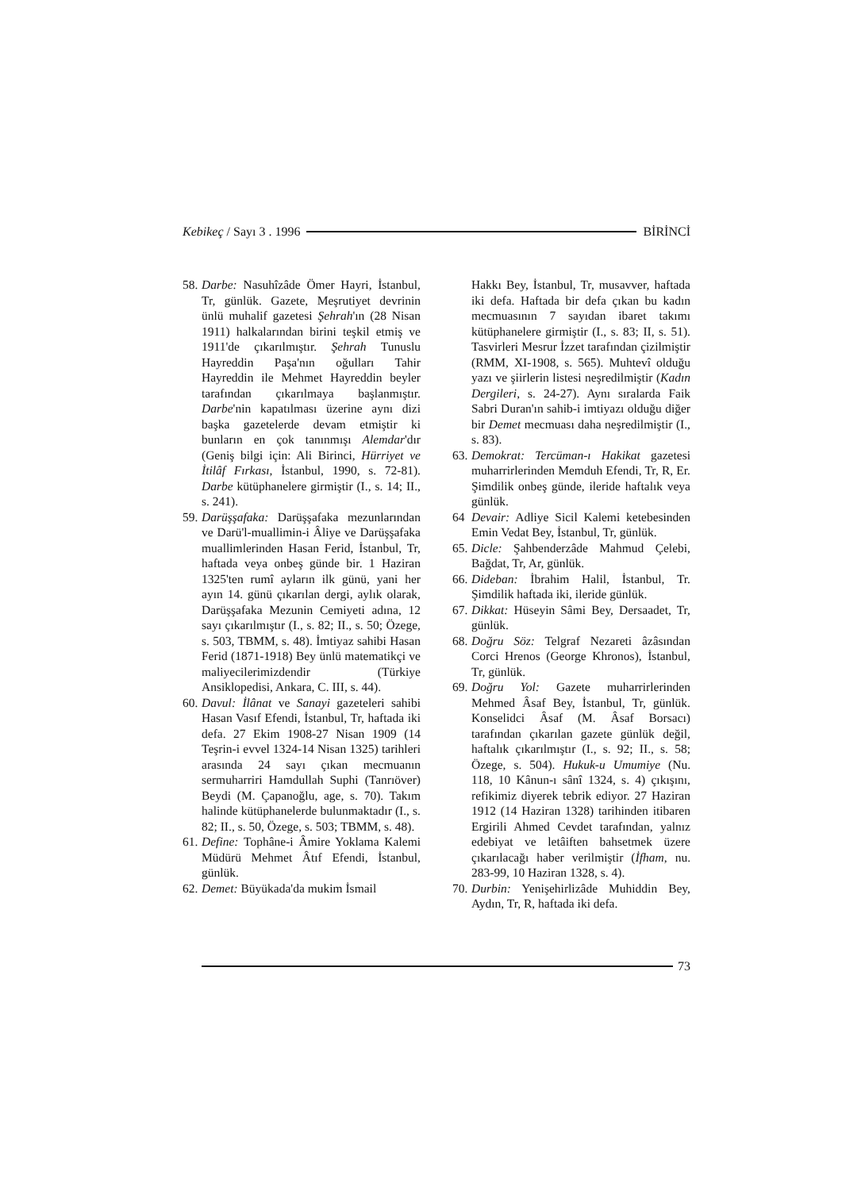Kebikeç / Sayı 3 . 1996 BİRİNCİ
58.
Darbe: Nasuhîzâde Ömer Hayri, İstanbul, Tr, günlük. Gazete, Meşrutiyet devrinin ünlü muhalif gazetesi Şehrah'ın (28 Nisan 1911) halkalarından birini teşkil etmiş ve 1911'de çıkarılmıştır. Şehrah Tunuslu Hayreddin Paşa'nın oğulları Tahir Hayreddin ile Mehmet Hayreddin beyler tarafından çıkarılmaya başlanmıştır. Darbe'nin kapatılması üzerine aynı dizi başka gazetelerde devam etmiştir ki bunların en çok tanınmışı Alemdar'dır (Geniş bilgi için: Ali Birinci, Hürriyet ve İtilâf Fırkası, İstanbul, 1990, s. 72-81). Darbe kütüphanelere girmiştir (I., s. 14; II., s. 241).
59.
Darüşşafaka: Darüşşafaka mezunlarından ve Darü'l-muallimin-i Âliye ve Darüşşafaka muallimlerinden Hasan Ferid, İstanbul, Tr, haftada veya onbeş günde bir. 1 Haziran 1325'ten rumî ayların ilk günü, yani her ayın 14. günü çıkarılan dergi, aylık olarak, Darüşşafaka Mezunin Cemiyeti adına, 12 sayı çıkarılmıştır (I., s. 82; II., s. 50; Özege, s. 503, TBMM, s. 48). İmtiyaz sahibi Hasan Ferid (1871-1918) Bey ünlü matematikçi ve maliyecilerimizdendir (Türkiye Ansiklopedisi, Ankara, C. III, s. 44).
60.
Davul: İlânat ve Sanayi gazeteleri sahibi Hasan Vasıf Efendi, İstanbul, Tr, haftada iki defa. 27 Ekim 1908-27 Nisan 1909 (14 Teşrin-i evvel 1324-14 Nisan 1325) tarihleri arasında 24 sayı çıkan mecmuanın sermuharriri Hamdullah Suphi (Tanrıöver) Beydi (M. Çapanoğlu, age, s. 70). Takım halinde kütüphanelerde bulunmaktadır (I., s. 82; II., s. 50, Özege, s. 503; TBMM, s. 48).
61.
Define: Tophâne-i Âmire Yoklama Kalemi Müdürü Mehmet Âtıf Efendi, İstanbul, günlük.
62.
Demet: Büyükada'da mukim İsmail
Hakkı Bey, İstanbul, Tr, musavver, haftada iki defa. Haftada bir defa çıkan bu kadın mecmuasının 7 sayıdan ibaret takımı kütüphanelere girmiştir (I., s. 83; II, s. 51). Tasvirleri Mesrur İzzet tarafından çizilmiştir (RMM, XI-1908, s. 565). Muhtevî olduğu yazı ve şiirlerin listesi neşredilmiştir (Kadın Dergileri, s. 24-27). Aynı sıralarda Faik Sabri Duran'ın sahib-i imtiyazı olduğu diğer bir Demet mecmuası daha neşredilmiştir (I., s. 83).
63.
Demokrat: Tercüman-ı Hakikat gazetesi muharrirlerinden Memduh Efendi, Tr, R, Er. Şimdilik onbeş günde, ileride haftalık veya günlük.
64 Devair: Adliye Sicil Kalemi ketebesinden Emin Vedat Bey, İstanbul, Tr, günlük.
65.
Dicle: Şahbenderzâde Mahmud Çelebi, Bağdat, Tr, Ar, günlük.
66.
Dideban: İbrahim Halil, İstanbul, Tr. Şimdilik haftada iki, ileride günlük.
67.
Dikkat: Hüseyin Sâmi Bey, Dersaadet, Tr, günlük.
68.
Doğru Söz: Telgraf Nezareti âzâsından Corci Hrenos (George Khronos), İstanbul, Tr, günlük.
69.
Doğru Yol: Gazete muharrirlerinden Mehmed Âsaf Bey, İstanbul, Tr, günlük. Konselidci Âsaf (M. Âsaf Borsacı) tarafından çıkarılan gazete günlük değil, haftalık çıkarılmıştır (I., s. 92; II., s. 58; Özege, s. 504). Hukuk-u Umumiye (Nu. 118, 10 Kânun-ı sânî 1324, s. 4) çıkışını, refikimiz diyerek tebrik ediyor. 27 Haziran 1912 (14 Haziran 1328) tarihinden itibaren Ergirili Ahmed Cevdet tarafından, yalnız edebiyat ve letâiften bahsetmek üzere çıkarılacağı haber verilmiştir (İfham, nu. 283-99, 10 Haziran 1328, s. 4).
70.
Durbin: Yenişehirlizâde Muhiddin Bey, Aydın, Tr, R, haftada iki defa.
73